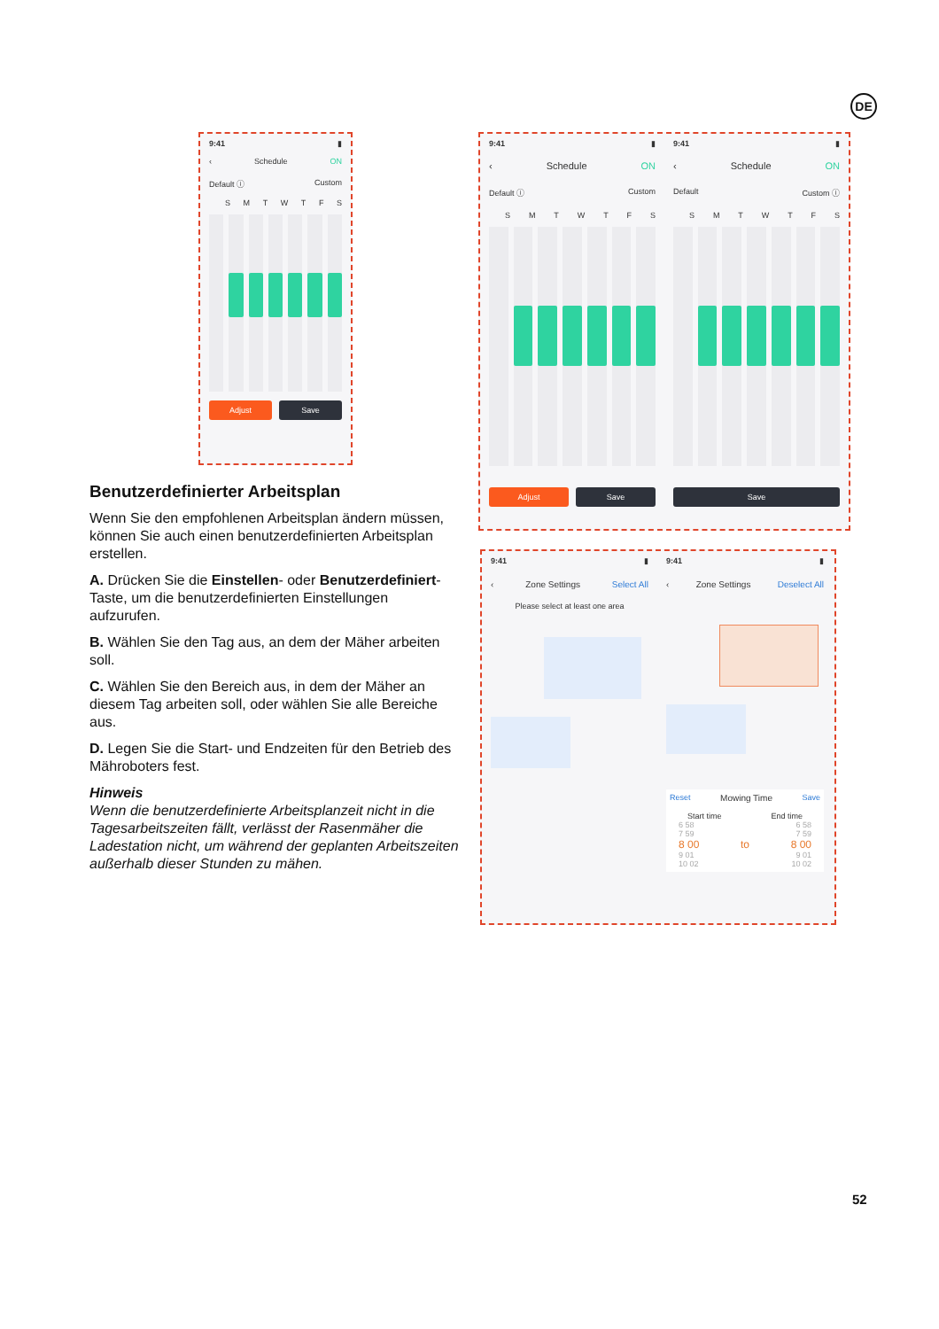DE
9:41 ▮
‹ Schedule ON
Default ⓘ Custom
SMTWTFS
Adjust Save
9:41 ▮
‹ Schedule ON
Default ⓘ Custom
SMTWTFS
Adjust Save
9:41 ▮
‹ Schedule ON
Default Custom ⓘ
SMTWTFS
Save
Benutzerdefinierter Arbeitsplan
Wenn Sie den empfohlenen Arbeitsplan ändern müssen, können Sie auch einen benutzerdefinierten Arbeitsplan erstellen.
A. Drücken Sie die Einstellen- oder Benutzerdefiniert-Taste, um die benutzerdefinierten Einstellungen aufzurufen.
B. Wählen Sie den Tag aus, an dem der Mäher arbeiten soll.
C. Wählen Sie den Bereich aus, in dem der Mäher an diesem Tag arbeiten soll, oder wählen Sie alle Bereiche aus.
D. Legen Sie die Start- und Endzeiten für den Betrieb des Mähroboters fest.
Hinweis
Wenn die benutzerdefinierte Arbeitsplanzeit nicht in die Tagesarbeitszeiten fällt, verlässt der Rasenmäher die Ladestation nicht, um während der geplanten Arbeitszeiten außerhalb dieser Stunden zu mähen.
9:41 ▮
‹ Zone Settings Select All
Please select at least one area
9:41 ▮
‹ Zone Settings Deselect All
Reset Mowing Time Save
Start time End time
6 58 6 58
7 59 7 59
8 00 to 8 00
9 01 9 01
10 02 10 02
52